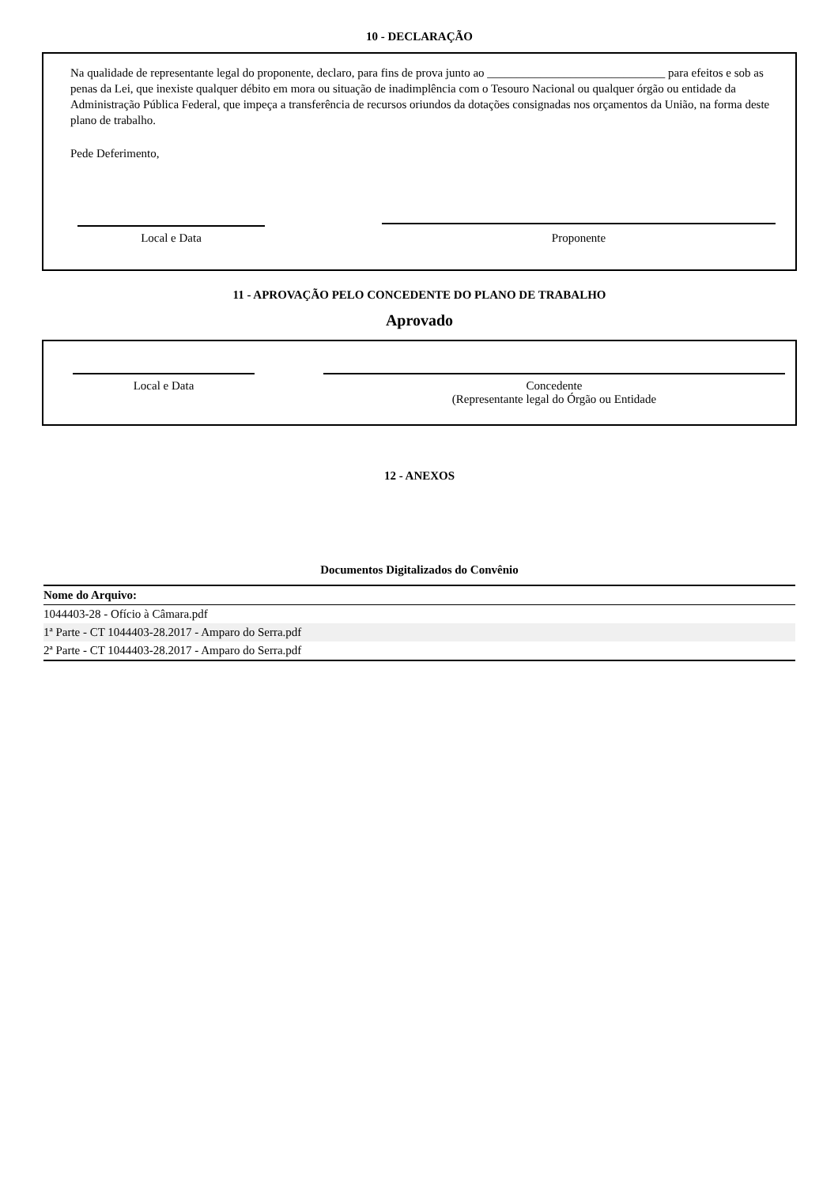10 - DECLARAÇÃO
Na qualidade de representante legal do proponente, declaro, para fins de prova junto ao ______________________________ para efeitos e sob as penas da Lei, que inexiste qualquer débito em mora ou situação de inadimplência com o Tesouro Nacional ou qualquer órgão ou entidade da Administração Pública Federal, que impeça a transferência de recursos oriundos da dotações consignadas nos orçamentos da União, na forma deste plano de trabalho.
Pede Deferimento,
Local e Data Proponente
11 - APROVAÇÃO PELO CONCEDENTE DO PLANO DE TRABALHO
Aprovado
Local e Data Concedente
(Representante legal do Órgão ou Entidade
12 - ANEXOS
Documentos Digitalizados do Convênio
| Nome do Arquivo: |
| --- |
| 1044403-28 - Ofício à Câmara.pdf |
| 1ª Parte - CT 1044403-28.2017 - Amparo do Serra.pdf |
| 2ª Parte - CT 1044403-28.2017 - Amparo do Serra.pdf |